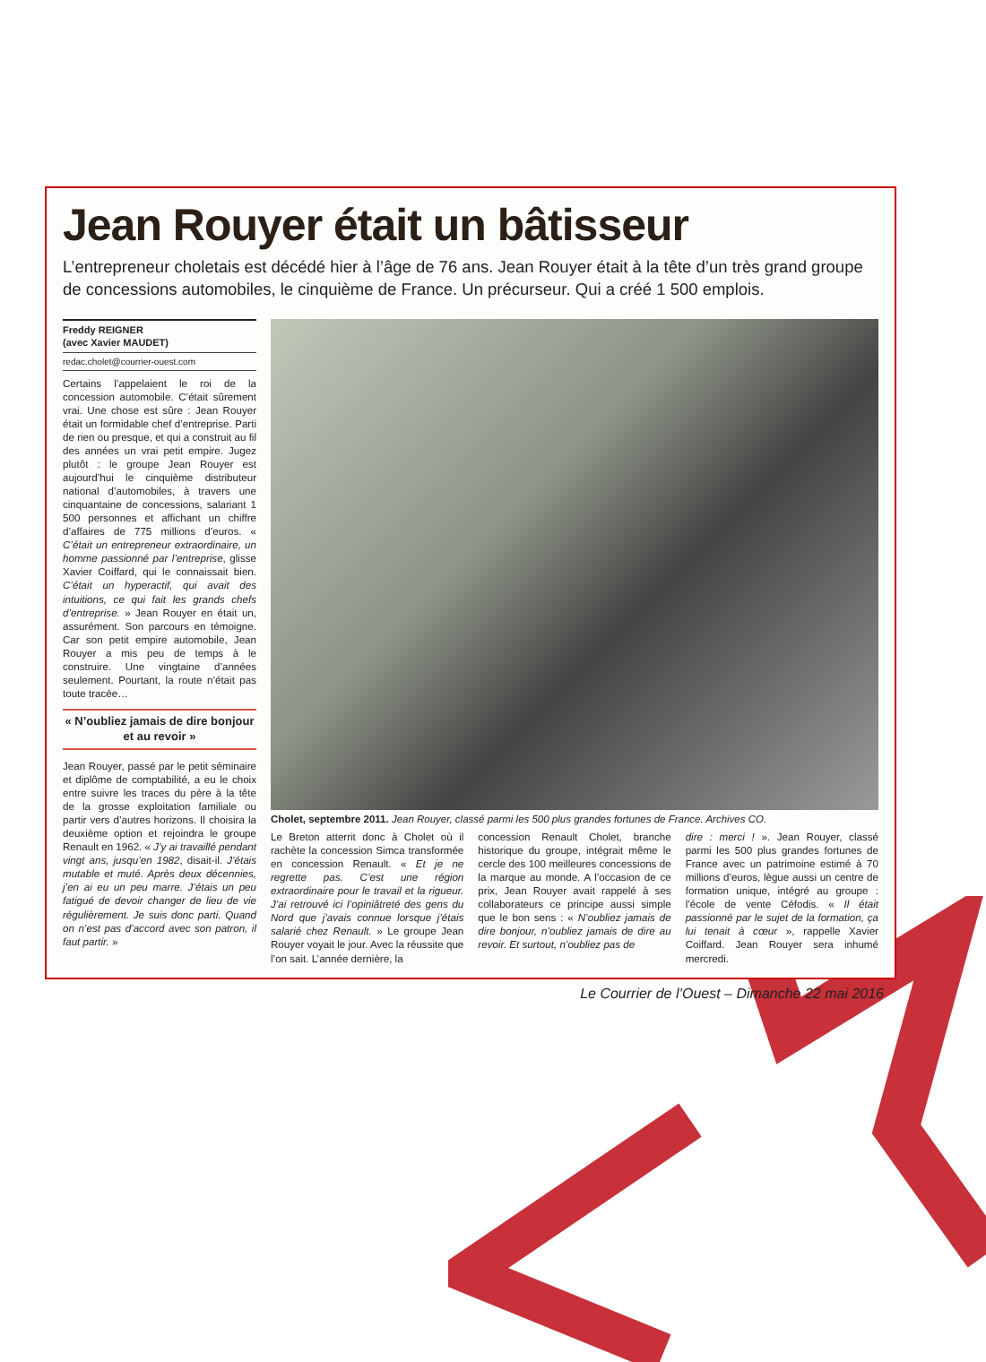Jean Rouyer était un bâtisseur
L’entrepreneur choletais est décédé hier à l’âge de 76 ans. Jean Rouyer était à la tête d’un très grand groupe de concessions automobiles, le cinquième de France. Un précurseur. Qui a créé 1 500 emplois.
Freddy REIGNER
(avec Xavier MAUDET)
redac.cholet@courrier-ouest.com
Certains l’appelaient le roi de la concession automobile. C’était sûrement vrai. Une chose est sûre : Jean Rouyer était un formidable chef d’entreprise. Parti de rien ou presque, et qui a construit au fil des années un vrai petit empire. Jugez plutôt : le groupe Jean Rouyer est aujourd’hui le cinquième distributeur national d’automobiles, à travers une cinquantaine de concessions, salariant 1 500 personnes et affichant un chiffre d’affaires de 775 millions d’euros. « C’était un entrepreneur extraordinaire, un homme passionné par l’entreprise, glisse Xavier Coiffard, qui le connaissait bien. C’était un hyperactif, qui avait des intuitions, ce qui fait les grands chefs d’entreprise. » Jean Rouyer en était un, assurément. Son parcours en témoigne. Car son petit empire automobile, Jean Rouyer a mis peu de temps à le construire. Une vingtaine d’années seulement. Pourtant, la route n’était pas toute tracée…
« N’oubliez jamais de dire bonjour et au revoir »
Jean Rouyer, passé par le petit séminaire et diplôme de comptabilité, a eu le choix entre suivre les traces du père à la tête de la grosse exploitation familiale ou partir vers d’autres horizons. Il choisira la deuxième option et rejoindra le groupe Renault en 1962. « J’y ai travaillé pendant vingt ans, jusqu’en 1982, disait-il. J’étais mutable et muté. Après deux décennies, j’en ai eu un peu marre. J’étais un peu fatigué de devoir changer de lieu de vie régulièrement. Je suis donc parti. Quand on n’est pas d’accord avec son patron, il faut partir. »
Cholet, septembre 2011. Jean Rouyer, classé parmi les 500 plus grandes fortunes de France. Archives CO.
Le Breton atterrit donc à Cholet où il rachète la concession Simca transformée en concession Renault. « Et je ne regrette pas. C’est une région extraordinaire pour le travail et la rigueur. J’ai retrouvé ici l’opiniâtreté des gens du Nord que j’avais connue lorsque j’étais salarié chez Renault. » Le groupe Jean Rouyer voyait le jour. Avec la réussite que l’on sait. L’année dernière, la
concession Renault Cholet, branche historique du groupe, intégrait même le cercle des 100 meilleures concessions de la marque au monde. A l’occasion de ce prix, Jean Rouyer avait rappelé à ses collaborateurs ce principe aussi simple que le bon sens : « N’oubliez jamais de dire bonjour, n’oubliez jamais de dire au revoir. Et surtout, n’oubliez pas de
dire : merci ! ». Jean Rouyer, classé parmi les 500 plus grandes fortunes de France avec un patrimoine estimé à 70 millions d’euros, lègue aussi un centre de formation unique, intégré au groupe : l’école de vente Céfodis. « Il était passionné par le sujet de la formation, ça lui tenait à cœur », rappelle Xavier Coiffard. Jean Rouyer sera inhumé mercredi.
Le Courrier de l’Ouest – Dimanche 22 mai 2016